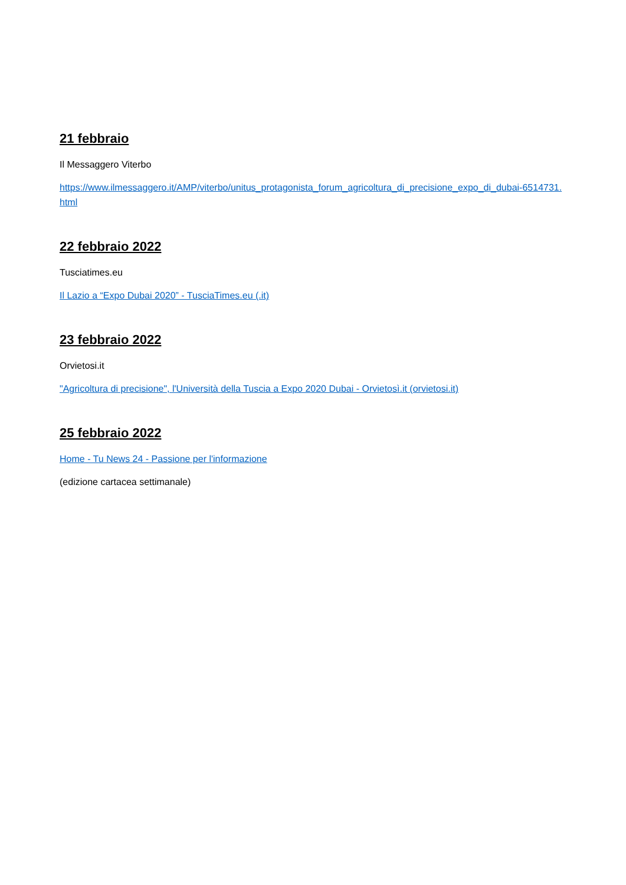21 febbraio
Il Messaggero Viterbo
https://www.ilmessaggero.it/AMP/viterbo/unitus_protagonista_forum_agricoltura_di_precisione_expo_di_dubai-6514731.html
22 febbraio 2022
Tusciatimes.eu
Il Lazio a “Expo Dubai 2020” - TusciaTimes.eu (.it)
23 febbraio 2022
Orvietosi.it
"Agricoltura di precisione", l'Università della Tuscia a Expo 2020 Dubai - Orvietosì.it (orvietosi.it)
25 febbraio 2022
Home - Tu News 24 - Passione per l'informazione
(edizione cartacea settimanale)